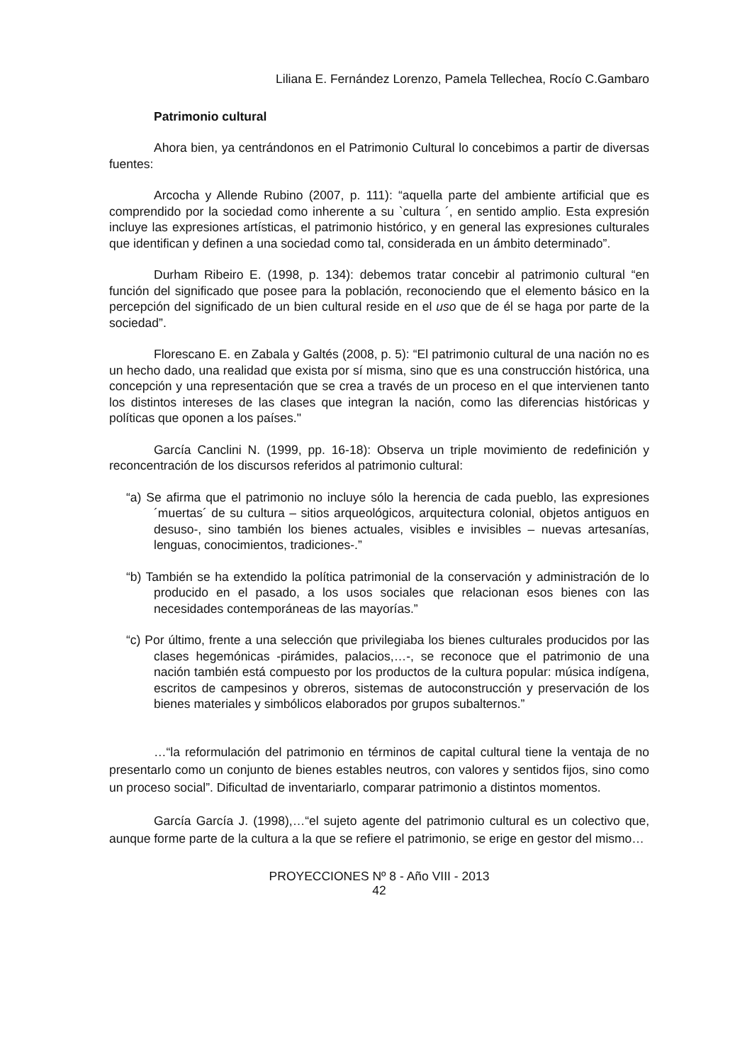Liliana E. Fernández Lorenzo, Pamela Tellechea, Rocío C.Gambaro
Patrimonio cultural
Ahora bien, ya centrándonos en el Patrimonio Cultural lo concebimos a partir de diversas fuentes:
Arcocha y Allende Rubino (2007, p. 111): “aquella parte del ambiente artificial que es comprendido por la sociedad como inherente a su `cultura ´, en sentido amplio. Esta expresión incluye las expresiones artísticas, el patrimonio histórico, y en general las expresiones culturales que identifican y definen a una sociedad como tal, considerada en un ámbito determinado”.
Durham Ribeiro E. (1998, p. 134): debemos tratar concebir al patrimonio cultural “en función del significado que posee para la población, reconociendo que el elemento básico en la percepción del significado de un bien cultural reside en el uso que de él se haga por parte de la sociedad”.
Florescano E. en Zabala y Galtés (2008, p. 5): “El patrimonio cultural de una nación no es un hecho dado, una realidad que exista por sí misma, sino que es una construcción histórica, una concepción y una representación que se crea a través de un proceso en el que intervienen tanto los distintos intereses de las clases que integran la nación, como las diferencias históricas y políticas que oponen a los países."
García Canclini N. (1999, pp. 16-18): Observa un triple movimiento de redefinición y reconcentración de los discursos referidos al patrimonio cultural:
“a) Se afirma que el patrimonio no incluye sólo la herencia de cada pueblo, las expresiones ´muertas´ de su cultura – sitios arqueológicos, arquitectura colonial, objetos antiguos en desuso-, sino también los bienes actuales, visibles e invisibles – nuevas artesanías, lenguas, conocimientos, tradiciones-.”
“b) También se ha extendido la política patrimonial de la conservación y administración de lo producido en el pasado, a los usos sociales que relacionan esos bienes con las necesidades contemporáneas de las mayorías.”
“c) Por último, frente a una selección que privilegiaba los bienes culturales producidos por las clases hegemónicas -pirámides, palacios,…-, se reconoce que el patrimonio de una nación también está compuesto por los productos de la cultura popular: música indígena, escritos de campesinos y obreros, sistemas de autoconstrucción y preservación de los bienes materiales y simbólicos elaborados por grupos subalternos.”
…“la reformulación del patrimonio en términos de capital cultural tiene la ventaja de no presentarlo como un conjunto de bienes estables neutros, con valores y sentidos fijos, sino como un proceso social”. Dificultad de inventariarlo, comparar patrimonio a distintos momentos.
García García J. (1998),…“el sujeto agente del patrimonio cultural es un colectivo que, aunque forme parte de la cultura a la que se refiere el patrimonio, se erige en gestor del mismo…
PROYECCIONES Nº 8 - Año VIII - 2013
42